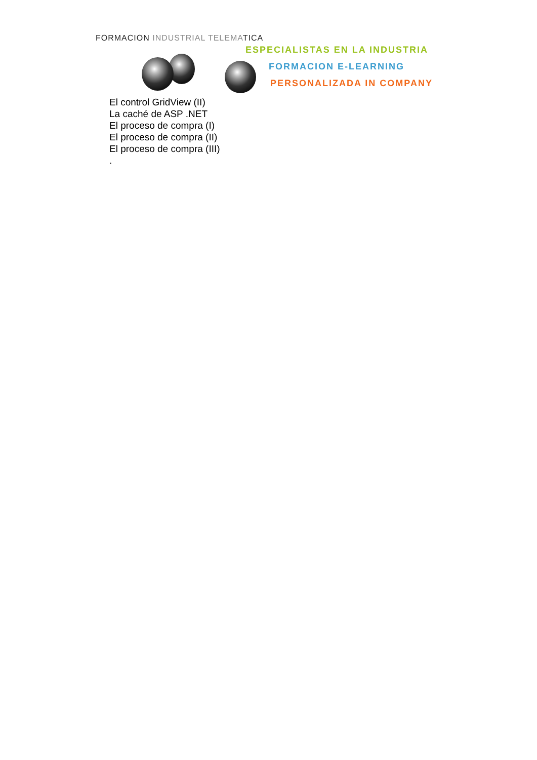FORMACION INDUSTRIAL TELEMATICA
ESPECIALISTAS EN LA INDUSTRIA
FORMACION E-LEARNING
PERSONALIZADA IN COMPANY
El control GridView (II)
La caché de ASP .NET
El proceso de compra (I)
El proceso de compra (II)
El proceso de compra (III)
.